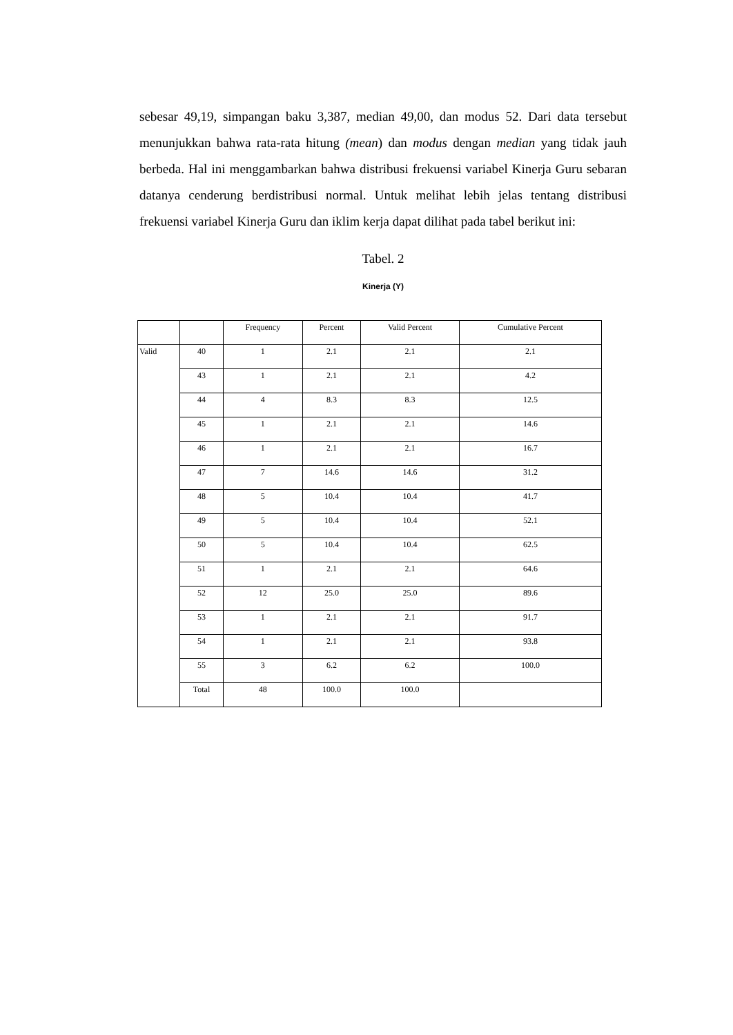sebesar 49,19, simpangan baku 3,387, median 49,00, dan modus 52. Dari data tersebut menunjukkan bahwa rata-rata hitung (mean) dan modus dengan median yang tidak jauh berbeda. Hal ini menggambarkan bahwa distribusi frekuensi variabel Kinerja Guru sebaran datanya cenderung berdistribusi normal. Untuk melihat lebih jelas tentang distribusi frekuensi variabel Kinerja Guru dan iklim kerja dapat dilihat pada tabel berikut ini:
Tabel. 2
Kinerja (Y)
| | | Frequency | Percent | Valid Percent | Cumulative Percent |
| --- | --- | --- | --- | --- | --- |
| Valid | 40 | 1 | 2.1 | 2.1 | 2.1 |
| | 43 | 1 | 2.1 | 2.1 | 4.2 |
| | 44 | 4 | 8.3 | 8.3 | 12.5 |
| | 45 | 1 | 2.1 | 2.1 | 14.6 |
| | 46 | 1 | 2.1 | 2.1 | 16.7 |
| | 47 | 7 | 14.6 | 14.6 | 31.2 |
| | 48 | 5 | 10.4 | 10.4 | 41.7 |
| | 49 | 5 | 10.4 | 10.4 | 52.1 |
| | 50 | 5 | 10.4 | 10.4 | 62.5 |
| | 51 | 1 | 2.1 | 2.1 | 64.6 |
| | 52 | 12 | 25.0 | 25.0 | 89.6 |
| | 53 | 1 | 2.1 | 2.1 | 91.7 |
| | 54 | 1 | 2.1 | 2.1 | 93.8 |
| | 55 | 3 | 6.2 | 6.2 | 100.0 |
| | Total | 48 | 100.0 | 100.0 | |